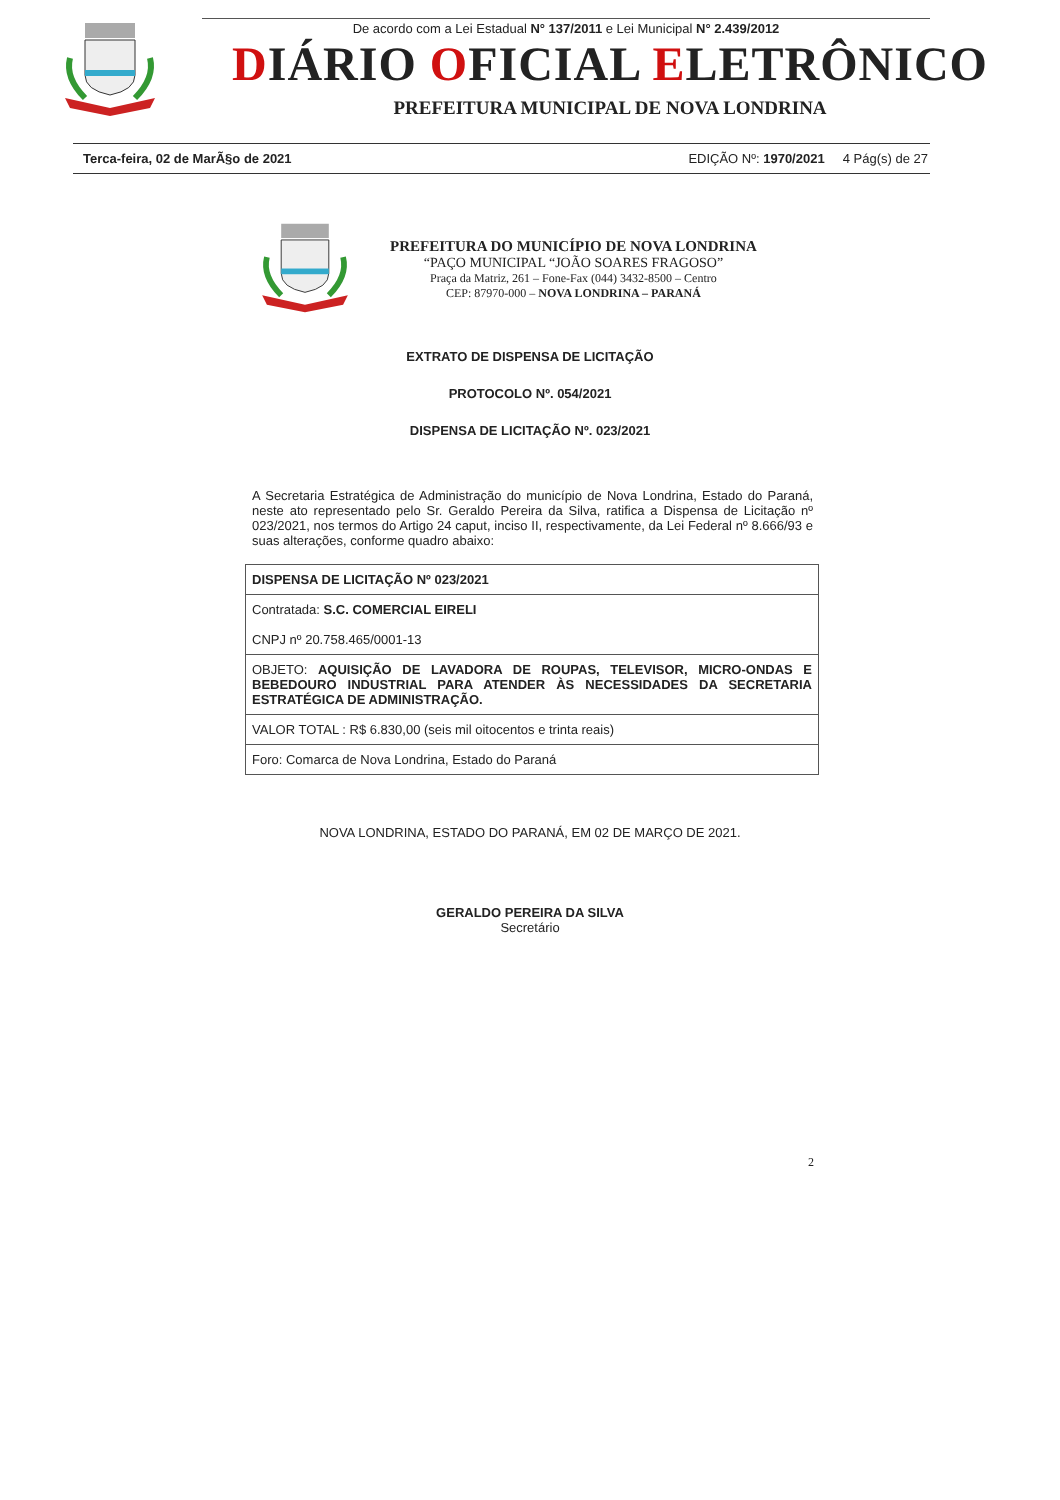De acordo com a Lei Estadual N° 137/2011 e Lei Municipal N° 2.439/2012
DIÁRIO OFICIAL ELETRÔNICO
PREFEITURA MUNICIPAL DE NOVA LONDRINA
Terca-feira, 02 de MarÃ§o de 2021 EDIÇÃO Nº: 1970/2021 4 Pág(s) de 27
PREFEITURA DO MUNICÍPIO DE NOVA LONDRINA
“PAÇO MUNICIPAL “JOÃO SOARES FRAGOSO”
Praça da Matriz, 261 – Fone-Fax (044) 3432-8500 – Centro
CEP: 87970-000 – NOVA LONDRINA – PARANÁ
EXTRATO DE DISPENSA DE LICITAÇÃO
PROTOCOLO Nº. 054/2021
DISPENSA DE LICITAÇÃO Nº. 023/2021
A Secretaria Estratégica de Administração do município de Nova Londrina, Estado do Paraná, neste ato representado pelo Sr. Geraldo Pereira da Silva, ratifica a Dispensa de Licitação nº 023/2021, nos termos do Artigo 24 caput, inciso II, respectivamente, da Lei Federal nº 8.666/93 e suas alterações, conforme quadro abaixo:
| DISPENSA DE LICITAÇÃO Nº 023/2021 |
| Contratada: S.C. COMERCIAL EIRELI CNPJ nº 20.758.465/0001-13 |
| OBJETO: AQUISIÇÃO DE LAVADORA DE ROUPAS, TELEVISOR, MICRO-ONDAS E BEBEDOURO INDUSTRIAL PARA ATENDER ÀS NECESSIDADES DA SECRETARIA ESTRATÉGICA DE ADMINISTRAÇÃO. |
| VALOR TOTAL : R$ 6.830,00 (seis mil oitocentos e trinta reais) |
| Foro: Comarca de Nova Londrina, Estado do Paraná |
NOVA LONDRINA, ESTADO DO PARANÁ, EM 02 DE MARÇO DE 2021.
GERALDO PEREIRA DA SILVA
Secretário
2